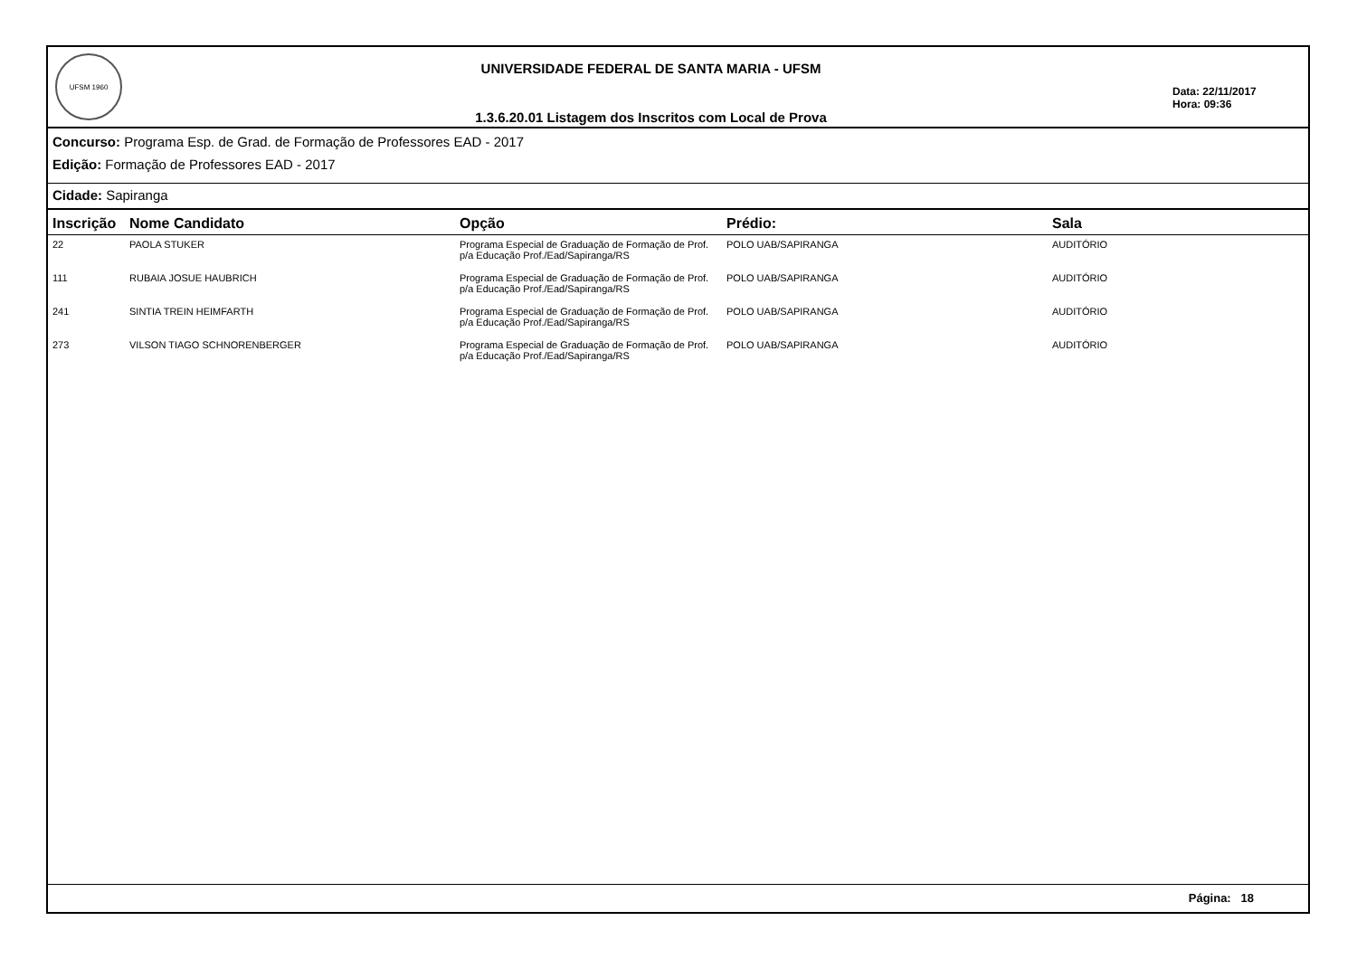UFSM 1960
UNIVERSIDADE FEDERAL DE SANTA MARIA - UFSM
1.3.6.20.01 Listagem dos Inscritos com Local de Prova
Data: 22/11/2017
Hora: 09:36
Concurso: Programa Esp. de Grad. de Formação de Professores EAD - 2017
Edição: Formação de Professores EAD - 2017
Cidade: Sapiranga
| Inscrição | Nome Candidato | Opção | Prédio: | Sala |
| --- | --- | --- | --- | --- |
| 22 | PAOLA STUKER | Programa Especial de Graduação de Formação de Prof. p/a Educação Prof./Ead/Sapiranga/RS | POLO UAB/SAPIRANGA | AUDITÓRIO |
| 111 | RUBAIA JOSUE HAUBRICH | Programa Especial de Graduação de Formação de Prof. p/a Educação Prof./Ead/Sapiranga/RS | POLO UAB/SAPIRANGA | AUDITÓRIO |
| 241 | SINTIA TREIN HEIMFARTH | Programa Especial de Graduação de Formação de Prof. p/a Educação Prof./Ead/Sapiranga/RS | POLO UAB/SAPIRANGA | AUDITÓRIO |
| 273 | VILSON TIAGO SCHNORENBERGER | Programa Especial de Graduação de Formação de Prof. p/a Educação Prof./Ead/Sapiranga/RS | POLO UAB/SAPIRANGA | AUDITÓRIO |
Página: 18